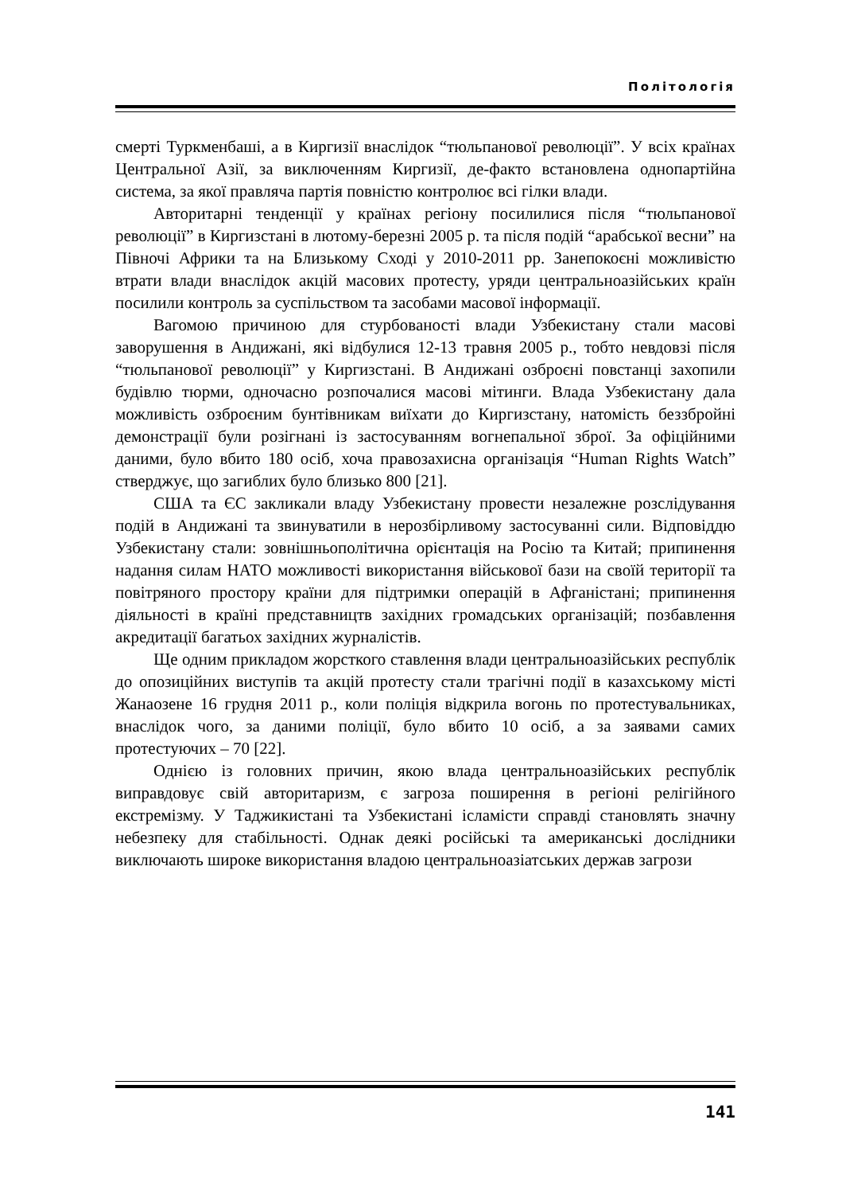Політологія
смерті Туркменбаші, а в Киргизії внаслідок “тюльпанової революції”. У всіх країнах Центральної Азії, за виключенням Киргизії, де-факто встановлена однопартійна система, за якої правляча партія повністю контролює всі гілки влади.
Авторитарні тенденції у країнах регіону посилилися після “тюльпанової революції” в Киргизстані в лютому-березні 2005 р. та після подій “арабської весни” на Півночі Африки та на Близькому Сході у 2010-2011 рр. Занепокоєні можливістю втрати влади внаслідок акцій масових протесту, уряди центральноазійських країн посилили контроль за суспільством та засобами масової інформації.
Вагомою причиною для стурбованості влади Узбекистану стали масові заворушення в Андижані, які відбулися 12-13 травня 2005 р., тобто невдовзі після “тюльпанової революції” у Киргизстані. В Андижані озброєні повстанці захопили будівлю тюрми, одночасно розпочалися масові мітинги. Влада Узбекистану дала можливість озброєним бунтівникам виїхати до Киргизстану, натомість беззбройні демонстрації були розігнані із застосуванням вогнепальної зброї. За офіційними даними, було вбито 180 осіб, хоча правозахисна організація “Human Rights Watch” стверджує, що загиблих було близько 800 [21].
США та ЄС закликали владу Узбекистану провести незалежне розслідування подій в Андижані та звинуватили в нерозбірливому застосуванні сили. Відповіддю Узбекистану стали: зовнішньополітична орієнтація на Росію та Китай; припинення надання силам НАТО можливості використання військової бази на своїй території та повітряного простору країни для підтримки операцій в Афганістані; припинення діяльності в країні представництв західних громадських організацій; позбавлення акредитації багатьох західних журналістів.
Ще одним прикладом жорсткого ставлення влади центральноазійських республік до опозиційних виступів та акцій протесту стали трагічні події в казахському місті Жанаозене 16 грудня 2011 р., коли поліція відкрила вогонь по протестувальниках, внаслідок чого, за даними поліції, було вбито 10 осіб, а за заявами самих протестуючих – 70 [22].
Однією із головних причин, якою влада центральноазійських республік виправдовує свій авторитаризм, є загроза поширення в регіоні релігійного екстремізму. У Таджикистані та Узбекистані ісламісти справді становлять значну небезпеку для стабільності. Однак деякі російські та американські дослідники виключають широке використання владою центральноазіатських держав загрози
141